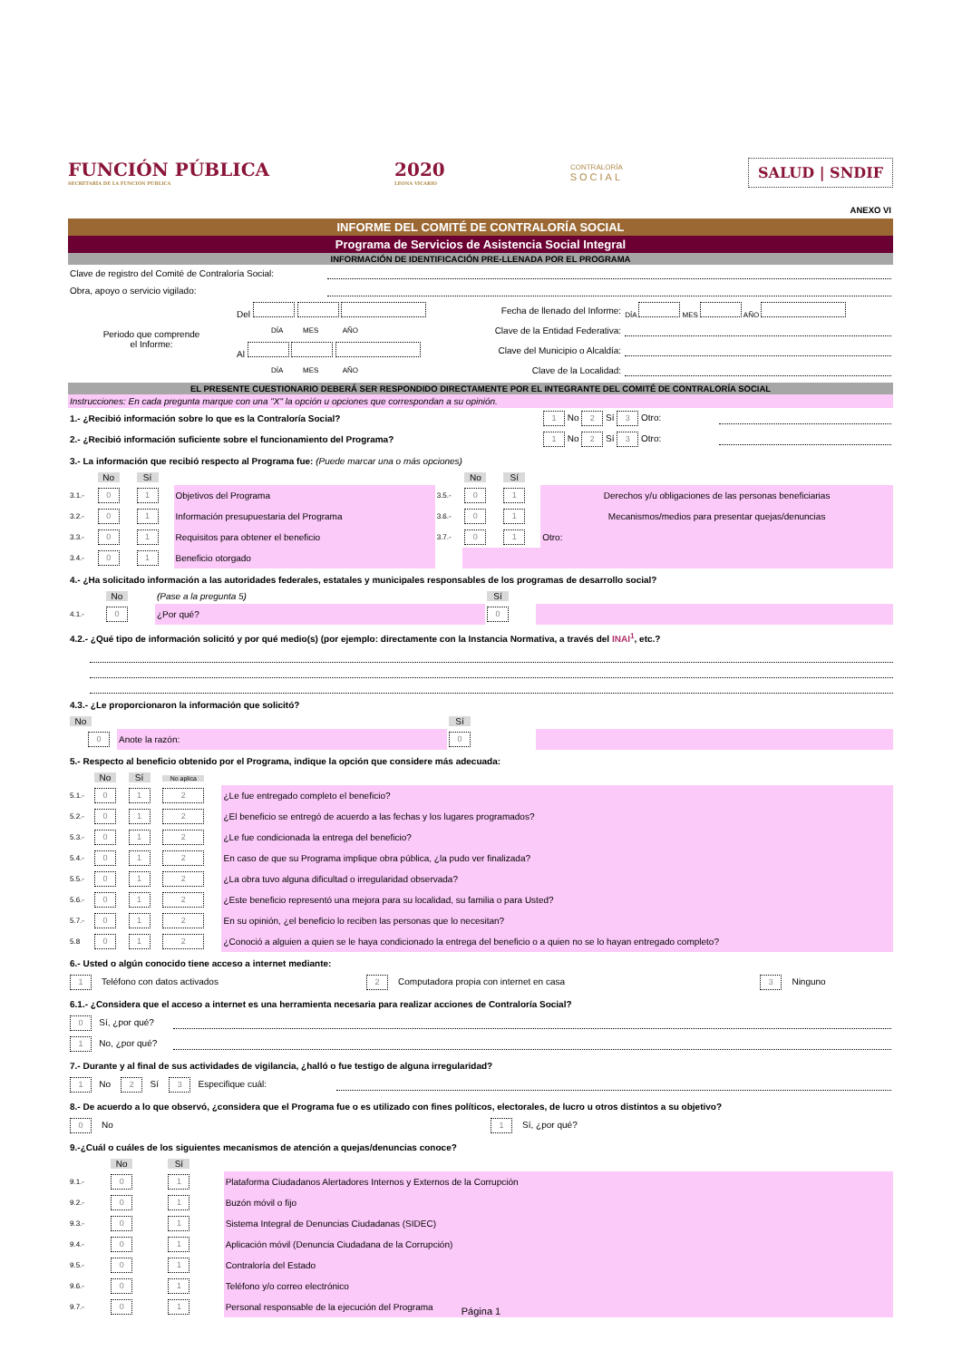FUNCIÓN PÚBLICA
SECRETARÍA DE LA FUNCIÓN PÚBLICA
2020
LEONA VICARIO
CONTRALORÍA
SOCIAL
SALUD | SNDIF
ANEXO VI
INFORME DEL COMITÉ DE CONTRALORÍA SOCIAL
Programa de Servicios de Asistencia Social Integral
INFORMACIÓN DE IDENTIFICACIÓN PRE-LLENADA POR EL PROGRAMA
| Clave de registro del Comité de Contraloría Social: | |
| Obra, apoyo o servicio vigilado: | |
| Periodo que comprende el Informe: | Del | Fecha de llenado del Informe: | DÍA MES AÑO |
| | DÍA MES AÑO | Clave de la Entidad Federativa: | |
| | Al | Clave del Municipio o Alcaldía: | |
| | DÍA MES AÑO | Clave de la Localidad: | |
EL PRESENTE CUESTIONARIO DEBERÁ SER RESPONDIDO DIRECTAMENTE POR EL INTEGRANTE DEL COMITÉ DE CONTRALORÍA SOCIAL
Instrucciones: En cada pregunta marque con una "X" la opción u opciones que correspondan a su opinión.
| 1.- ¿Recibió información sobre lo que es la Contraloría Social? | 1 No 2 Sí 3 Otro: | |
| 2.- ¿Recibió información suficiente sobre el funcionamiento del Programa? | 1 No 2 Sí 3 Otro: | |
3.- La información que recibió respecto al Programa fue: (Puede marcar una o más opciones)
| | No | Sí | | | No | Sí | |
| 3.1.- | 0 | 1 | Objetivos del Programa | 3.5.- | 0 | 1 | Derechos y/u obligaciones de las personas beneficiarias |
| 3.2.- | 0 | 1 | Información presupuestaria del Programa | 3.6.- | 0 | 1 | Mecanismos/medios para presentar quejas/denuncias |
| 3.3.- | 0 | 1 | Requisitos para obtener el beneficio | 3.7.- | 0 | 1 | Otro: |
| 3.4.- | 0 | 1 | Beneficio otorgado | | | | |
4.- ¿Ha solicitado información a las autoridades federales, estatales y municipales responsables de los programas de desarrollo social?
| | No | (Pase a la pregunta 5) | Sí | |
| 4.1.- | 0 | ¿Por qué? | 0 | |
4.2.- ¿Qué tipo de información solicitó y por qué medio(s) (por ejemplo: directamente con la Instancia Normativa, a través del INAI<sup>1</sup>, etc.?
4.3.- ¿Le proporcionaron la información que solicitó?
| No | | Sí | |
| 0 | Anote la razón: | 0 | |
5.- Respecto al beneficio obtenido por el Programa, indique la opción que considere más adecuada:
| | No | Sí | No aplica | |
| 5.1.- | 0 | 1 | 2 | ¿Le fue entregado completo el beneficio? |
| 5.2.- | 0 | 1 | 2 | ¿El beneficio se entregó de acuerdo a las fechas y los lugares programados? |
| 5.3.- | 0 | 1 | 2 | ¿Le fue condicionada la entrega del beneficio? |
| 5.4.- | 0 | 1 | 2 | En caso de que su Programa implique obra pública, ¿la pudo ver finalizada? |
| 5.5.- | 0 | 1 | 2 | ¿La obra tuvo alguna dificultad o irregularidad observada? |
| 5.6.- | 0 | 1 | 2 | ¿Este beneficio representó una mejora para su localidad, su familia o para Usted? |
| 5.7.- | 0 | 1 | 2 | En su opinión, ¿el beneficio lo reciben las personas que lo necesitan? |
| 5.8 | 0 | 1 | 2 | ¿Conoció a alguien a quien se le haya condicionado la entrega del beneficio o a quien no se lo hayan entregado completo? |
6.- Usted o algún conocido tiene acceso a internet mediante:
| 1 Teléfono con datos activados | 2 Computadora propia con internet en casa | 3 Ninguno |
6.1.- ¿Considera que el acceso a internet es una herramienta necesaria para realizar acciones de Contraloría Social?
| 0 Sí, ¿por qué? | |
| 1 No, ¿por qué? | |
7.- Durante y al final de sus actividades de vigilancia, ¿halló o fue testigo de alguna irregularidad?
| 1 No 2 Sí 3 Especifique cuál: | |
8.- De acuerdo a lo que observó, ¿considera que el Programa fue o es utilizado con fines políticos, electorales, de lucro u otros distintos a su objetivo?
| 0 No | 1 Sí, ¿por qué? |
9.-¿Cuál o cuáles de los siguientes mecanismos de atención a quejas/denuncias conoce?
| | No | Sí | |
| 9.1.- | 0 | 1 | Plataforma Ciudadanos Alertadores Internos y Externos de la Corrupción |
| 9.2.- | 0 | 1 | Buzón móvil o fijo |
| 9.3.- | 0 | 1 | Sistema Integral de Denuncias Ciudadanas (SIDEC) |
| 9.4.- | 0 | 1 | Aplicación móvil (Denuncia Ciudadana de la Corrupción) |
| 9.5.- | 0 | 1 | Contraloría del Estado |
| 9.6.- | 0 | 1 | Teléfono y/o correo electrónico |
| 9.7.- | 0 | 1 | Personal responsable de la ejecución del Programa |
Página 1